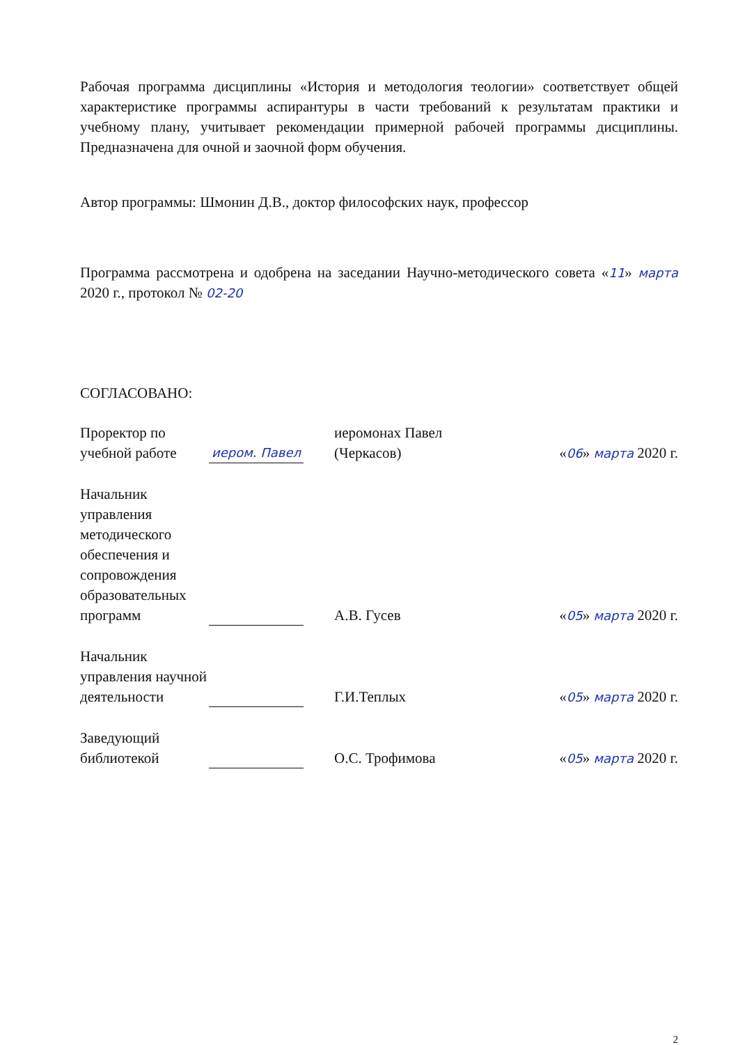Рабочая программа дисциплины «История и методология теологии» соответствует общей характеристике программы аспирантуры в части требований к результатам практики и учебному плану, учитывает рекомендации примерной рабочей программы дисциплины. Предназначена для очной и заочной форм обучения.
Автор программы: Шмонин Д.В., доктор философских наук, профессор
Программа рассмотрена и одобрена на заседании Научно-методического совета «11» марта 2020 г., протокол № 02-20
СОГЛАСОВАНО:
| Проректор по учебной работе | иером. Павел | иеромонах Павел (Черкасов) | « 06 » марта 2020 г. |
| Начальник управления методического обеспечения и сопровождения образовательных программ | | А.В. Гусев | « 05 » марта 2020 г. |
| Начальник управления научной деятельности | | Г.И.Теплых | « 05 » марта 2020 г. |
| Заведующий библиотекой | | О.С. Трофимова | « 05 » марта 2020 г. |
2